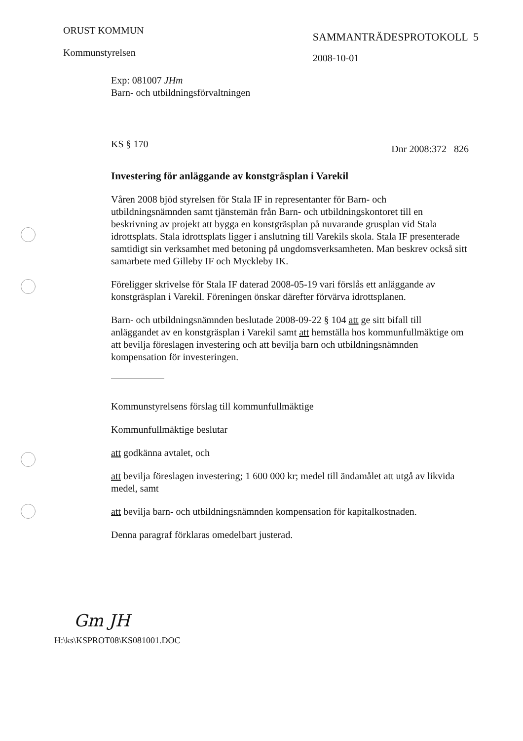ORUST KOMMUN
Kommunstyrelsen
SAMMANTRÄDESPROTOKOLL 5
2008-10-01
Exp: 081007 JHm
Barn- och utbildningsförvaltningen
KS § 170 Dnr 2008:372 826
Investering för anläggande av konstgräsplan i Varekil
Våren 2008 bjöd styrelsen för Stala IF in representanter för Barn- och utbildningsnämnden samt tjänstemän från Barn- och utbildningskontoret till en beskrivning av projekt att bygga en konstgräsplan på nuvarande grusplan vid Stala idrottsplats. Stala idrottsplats ligger i anslutning till Varekils skola. Stala IF presenterade samtidigt sin verksamhet med betoning på ungdomsverksamheten. Man beskrev också sitt samarbete med Gilleby IF och Myckleby IK.
Föreligger skrivelse för Stala IF daterad 2008-05-19 vari förslås ett anläggande av konstgräsplan i Varekil. Föreningen önskar därefter förvärva idrottsplanen.
Barn- och utbildningsnämnden beslutade 2008-09-22 § 104 att ge sitt bifall till anläggandet av en konstgräsplan i Varekil samt att hemställa hos kommunfullmäktige om att bevilja föreslagen investering och att bevilja barn och utbildningsnämnden kompensation för investeringen.
Kommunstyrelsens förslag till kommunfullmäktige
Kommunfullmäktige beslutar
att godkänna avtalet, och
att bevilja föreslagen investering; 1 600 000 kr; medel till ändamålet att utgå av likvida medel, samt
att bevilja barn- och utbildningsnämnden kompensation för kapitalkostnaden.
Denna paragraf förklaras omedelbart justerad.
Gm JH
H:\ks\KSPROT08\KS081001.DOC